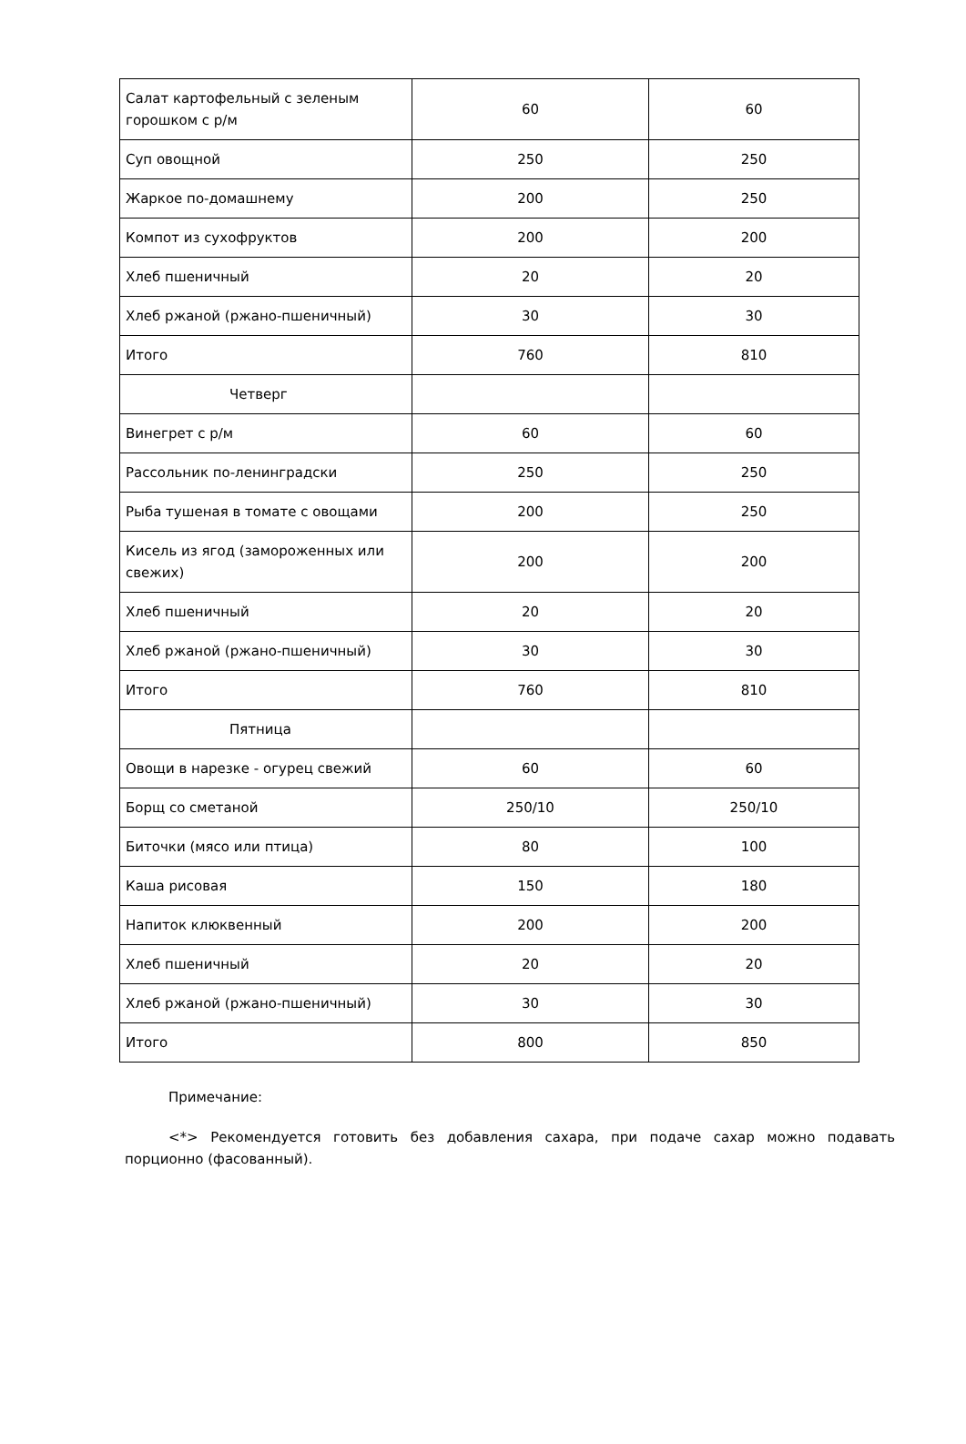| Салат картофельный с зеленым горошком с р/м | 60 | 60 |
| Суп овощной | 250 | 250 |
| Жаркое по-домашнему | 200 | 250 |
| Компот из сухофруктов | 200 | 200 |
| Хлеб пшеничный | 20 | 20 |
| Хлеб ржаной (ржано-пшеничный) | 30 | 30 |
| Итого | 760 | 810 |
| Четверг | | |
| Винегрет с р/м | 60 | 60 |
| Рассольник по-ленинградски | 250 | 250 |
| Рыба тушеная в томате с овощами | 200 | 250 |
| Кисель из ягод (замороженных или свежих) | 200 | 200 |
| Хлеб пшеничный | 20 | 20 |
| Хлеб ржаной (ржано-пшеничный) | 30 | 30 |
| Итого | 760 | 810 |
| Пятница | | |
| Овощи в нарезке - огурец свежий | 60 | 60 |
| Борщ со сметаной | 250/10 | 250/10 |
| Биточки (мясо или птица) | 80 | 100 |
| Каша рисовая | 150 | 180 |
| Напиток клюквенный | 200 | 200 |
| Хлеб пшеничный | 20 | 20 |
| Хлеб ржаной (ржано-пшеничный) | 30 | 30 |
| Итого | 800 | 850 |
Примечание:
<*> Рекомендуется готовить без добавления сахара, при подаче сахар можно подавать порционно (фасованный).